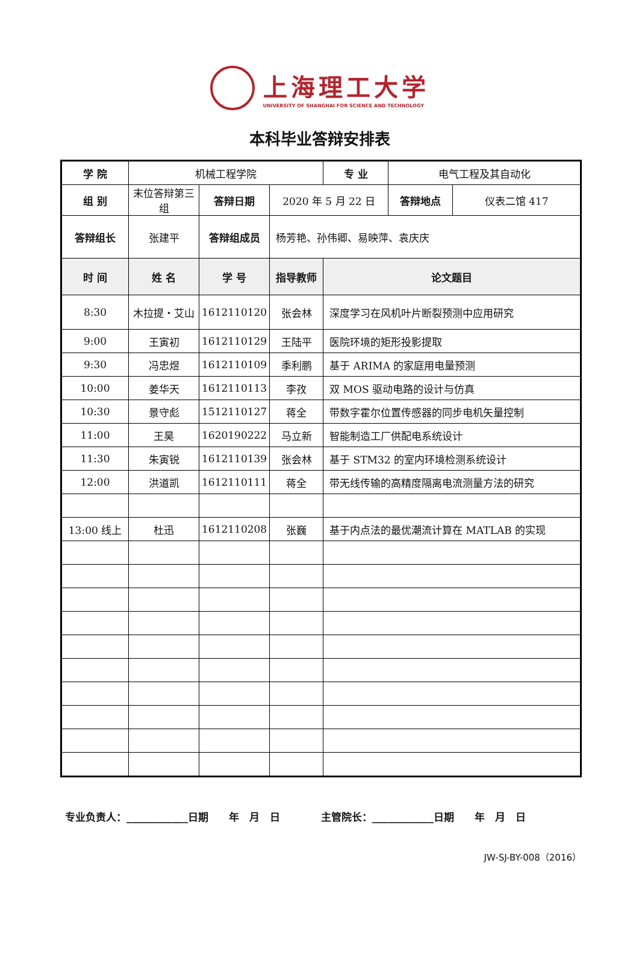上海理工大学
UNIVERSITY OF SHANGHAI FOR SCIENCE AND TECHNOLOGY
本科毕业答辩安排表
| 学 院 | 机械工程学院 | | | 专 业 | 电气工程及其自动化 | |
| 组 别 | 末位答辩第三组 | 答辩日期 | 2020 年 5 月 22 日 | | 答辩地点 | 仪表二馆 417 |
| 答辩组长 | 张建平 | 答辩组成员 | 杨芳艳、孙伟卿、易映萍、袁庆庆 | | | |
| 时 间 | 姓 名 | 学 号 | 指导教师 | 论文题目 | | |
| 8:30 | 木拉提・艾山 | 1612110120 | 张会林 | 深度学习在风机叶片断裂预测中应用研究 | | |
| 9:00 | 王寅初 | 1612110129 | 王陆平 | 医院环境的矩形投影提取 | | |
| 9:30 | 冯忠煜 | 1612110109 | 季利鹏 | 基于 ARIMA 的家庭用电量预测 | | |
| 10:00 | 姜华天 | 1612110113 | 李孜 | 双 MOS 驱动电路的设计与仿真 | | |
| 10:30 | 景守彪 | 1512110127 | 蒋全 | 带数字霍尔位置传感器的同步电机矢量控制 | | |
| 11:00 | 王昊 | 1620190222 | 马立新 | 智能制造工厂供配电系统设计 | | |
| 11:30 | 朱寅锐 | 1612110139 | 张会林 | 基于 STM32 的室内环境检测系统设计 | | |
| 12:00 | 洪道凯 | 1612110111 | 蒋全 | 带无线传输的高精度隔离电流测量方法的研究 | | |
| 13:00 线上 | 杜迅 | 1612110208 | 张巍 | 基于内点法的最优潮流计算在 MATLAB 的实现 | | |
专业负责人：____________日期　　年　月　日　　　　主管院长：____________日期　　年　月　日
JW-SJ-BY-008（2016）